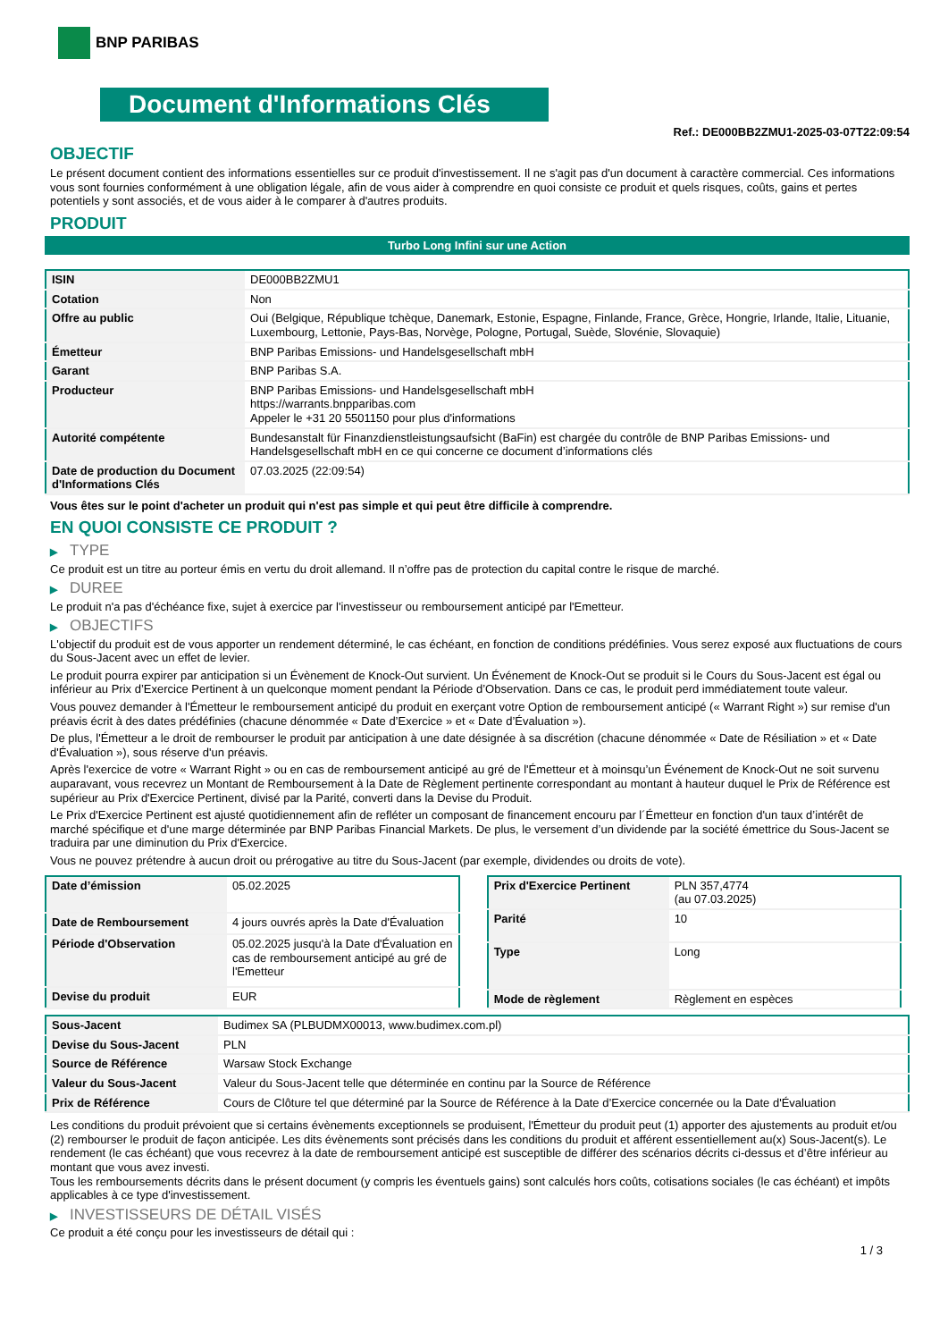BNP PARIBAS
Document d'Informations Clés
Ref.: DE000BB2ZMU1-2025-03-07T22:09:54
OBJECTIF
Le présent document contient des informations essentielles sur ce produit d'investissement. Il ne s'agit pas d'un document à caractère commercial. Ces informations vous sont fournies conformément à une obligation légale, afin de vous aider à comprendre en quoi consiste ce produit et quels risques, coûts, gains et pertes potentiels y sont associés, et de vous aider à le comparer à d'autres produits.
PRODUIT
Turbo Long Infini sur une Action
| ISIN | DE000BB2ZMU1 |
| Cotation | Non |
| Offre au public | Oui (Belgique, République tchèque, Danemark, Estonie, Espagne, Finlande, France, Grèce, Hongrie, Irlande, Italie, Lituanie, Luxembourg, Lettonie, Pays-Bas, Norvège, Pologne, Portugal, Suède, Slovénie, Slovaquie) |
| Émetteur | BNP Paribas Emissions- und Handelsgesellschaft mbH |
| Garant | BNP Paribas S.A. |
| Producteur | BNP Paribas Emissions- und Handelsgesellschaft mbH https://warrants.bnpparibas.com Appeler le +31 20 5501150 pour plus d'informations |
| Autorité compétente | Bundesanstalt für Finanzdienstleistungsaufsicht (BaFin) est chargée du contrôle de BNP Paribas Emissions- und Handelsgesellschaft mbH en ce qui concerne ce document d’informations clés |
| Date de production du Document d'Informations Clés | 07.03.2025 (22:09:54) |
Vous êtes sur le point d'acheter un produit qui n'est pas simple et qui peut être difficile à comprendre.
EN QUOI CONSISTE CE PRODUIT ?
▶ TYPE
Ce produit est un titre au porteur émis en vertu du droit allemand. Il n’offre pas de protection du capital contre le risque de marché.
▶ DUREE
Le produit n'a pas d'échéance fixe, sujet à exercice par l'investisseur ou remboursement anticipé par l'Emetteur.
▶ OBJECTIFS
L'objectif du produit est de vous apporter un rendement déterminé, le cas échéant, en fonction de conditions prédéfinies. Vous serez exposé aux fluctuations de cours du Sous-Jacent avec un effet de levier.
Le produit pourra expirer par anticipation si un Évènement de Knock-Out survient. Un Événement de Knock-Out se produit si le Cours du Sous-Jacent est égal ou inférieur au Prix d’Exercice Pertinent à un quelconque moment pendant la Période d’Observation. Dans ce cas, le produit perd immédiatement toute valeur.
Vous pouvez demander à l'Émetteur le remboursement anticipé du produit en exerçant votre Option de remboursement anticipé (« Warrant Right ») sur remise d'un préavis écrit à des dates prédéfinies (chacune dénommée « Date d’Exercice » et « Date d’Évaluation »).
De plus, l'Émetteur a le droit de rembourser le produit par anticipation à une date désignée à sa discrétion (chacune dénommée « Date de Résiliation » et « Date d'Évaluation »), sous réserve d'un préavis.
Après l'exercice de votre « Warrant Right » ou en cas de remboursement anticipé au gré de l'Émetteur et à moinsqu’un Événement de Knock-Out ne soit survenu auparavant, vous recevrez un Montant de Remboursement à la Date de Règlement pertinente correspondant au montant à hauteur duquel le Prix de Référence est supérieur au Prix d'Exercice Pertinent, divisé par la Parité, converti dans la Devise du Produit.
Le Prix d'Exercice Pertinent est ajusté quotidiennement afin de refléter un composant de financement encouru par l´Émetteur en fonction d'un taux d’intérêt de marché spécifique et d'une marge déterminée par BNP Paribas Financial Markets. De plus, le versement d’un dividende par la société émettrice du Sous-Jacent se traduira par une diminution du Prix d'Exercice.
Vous ne pouvez prétendre à aucun droit ou prérogative au titre du Sous-Jacent (par exemple, dividendes ou droits de vote).
| Date d’émission | 05.02.2025 |
| Date de Remboursement | 4 jours ouvrés après la Date d'Évaluation |
| Période d'Observation | 05.02.2025 jusqu'à la Date d'Évaluation en cas de remboursement anticipé au gré de l'Emetteur |
| Devise du produit | EUR |
| Prix d'Exercice Pertinent | PLN 357,4774 (au 07.03.2025) |
| Parité | 10 |
| Type | Long |
| Mode de règlement | Règlement en espèces |
| Sous-Jacent | Budimex SA (PLBUDMX00013, www.budimex.com.pl) |
| Devise du Sous-Jacent | PLN |
| Source de Référence | Warsaw Stock Exchange |
| Valeur du Sous-Jacent | Valeur du Sous-Jacent telle que déterminée en continu par la Source de Référence |
| Prix de Référence | Cours de Clôture tel que déterminé par la Source de Référence à la Date d’Exercice concernée ou la Date d'Évaluation |
Les conditions du produit prévoient que si certains évènements exceptionnels se produisent, l'Émetteur du produit peut (1) apporter des ajustements au produit et/ou (2) rembourser le produit de façon anticipée. Les dits évènements sont précisés dans les conditions du produit et afférent essentiellement au(x) Sous-Jacent(s). Le rendement (le cas échéant) que vous recevrez à la date de remboursement anticipé est susceptible de différer des scénarios décrits ci-dessus et d’être inférieur au montant que vous avez investi.
Tous les remboursements décrits dans le présent document (y compris les éventuels gains) sont calculés hors coûts, cotisations sociales (le cas échéant) et impôts applicables à ce type d'investissement.
▶ INVESTISSEURS DE DÉTAIL VISÉS
Ce produit a été conçu pour les investisseurs de détail qui :
1 / 3